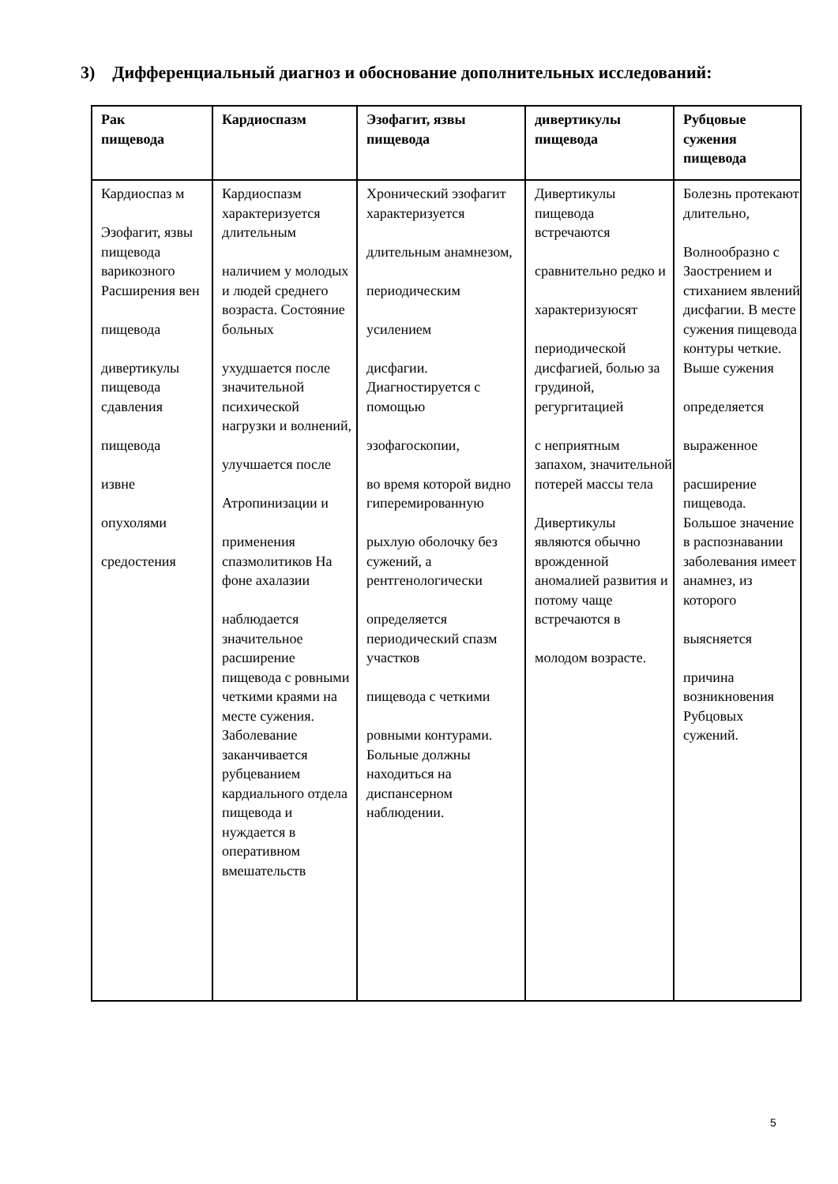3) Дифференциальный диагноз и обоснование дополнительных исследований:
| Рак пищевода | Кардиоспазм | Эзофагит, язвы пищевода | дивертикулы пищевода | Рубцовые сужения пищевода |
| --- | --- | --- | --- | --- |
| Кардиоспаз м Эзофагит, язвы пищевода варикозного Расширения вен пищевода дивертикулы пищевода сдавления пищевода извне опухолями средостения | Кардиоспазм характеризуется длительным наличием у молодых и людей среднего возраста. Состояние больных ухудшается после значительной психической нагрузки и волнений, улучшается после Атропинизации и применения спазмолитиков На фоне ахалазии наблюдается значительное расширение пищевода с ровными четкими краями на месте сужения. Заболевание заканчивается рубцеванием кардиального отдела пищевода и нуждается в оперативном вмешательств | Хронический эзофагит характеризуется длительным анамнезом, периодическим усилением дисфагии. Диагностируется с помощью эзофагоскопии, во время которой видно гиперемированную рыхлую оболочку без сужений, а рентгенологически определяется периодический спазм участков пищевода с четкими ровными контурами. Больные должны находиться на диспансерном наблюдении. | Дивертикулы пищевода встречаются сравнительно редко и характеризуюсят периодической дисфагией, болью за грудиной, регургитацией с неприятным запахом, значительной потерей массы тела Дивертикулы являются обычно врожденной аномалией развития и потому чаще встречаются в молодом возрасте. | Болезнь протекают длительно, Волнообразно с Заострением и стиханием явлений дисфагии. В месте сужения пищевода контуры четкие. Выше сужения определяется выраженное расширение пищевода. Большое значение в распознавании заболевания имеет анамнез, из которого выясняется причина возникновения Рубцовых сужений. |
5